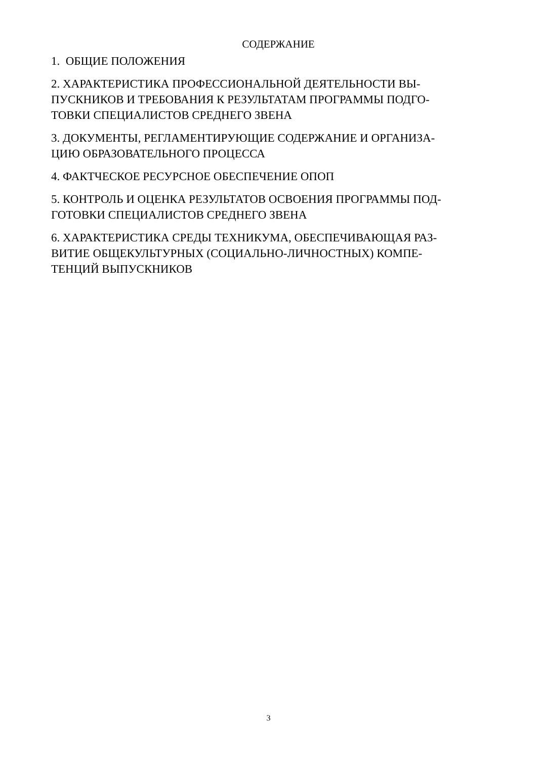СОДЕРЖАНИЕ
1. ОБЩИЕ ПОЛОЖЕНИЯ
2. ХАРАКТЕРИСТИКА ПРОФЕССИОНАЛЬНОЙ ДЕЯТЕЛЬНОСТИ ВЫ-
ПУСКНИКОВ И ТРЕБОВАНИЯ К РЕЗУЛЬТАТАМ ПРОГРАММЫ ПОДГО-
ТОВКИ СПЕЦИАЛИСТОВ СРЕДНЕГО ЗВЕНА
3. ДОКУМЕНТЫ, РЕГЛАМЕНТИРУЮЩИЕ СОДЕРЖАНИЕ И ОРГАНИЗА-
ЦИЮ ОБРАЗОВАТЕЛЬНОГО ПРОЦЕССА
4. ФАКТЧЕСКОЕ РЕСУРСНОЕ ОБЕСПЕЧЕНИЕ ОПОП
5. КОНТРОЛЬ И ОЦЕНКА РЕЗУЛЬТАТОВ ОСВОЕНИЯ ПРОГРАММЫ ПОД-
ГОТОВКИ СПЕЦИАЛИСТОВ СРЕДНЕГО ЗВЕНА
6. ХАРАКТЕРИСТИКА СРЕДЫ ТЕХНИКУМА, ОБЕСПЕЧИВАЮЩАЯ РАЗ-
ВИТИЕ ОБЩЕКУЛЬТУРНЫХ (СОЦИАЛЬНО-ЛИЧНОСТНЫХ) КОМПЕ-
ТЕНЦИЙ ВЫПУСКНИКОВ
3